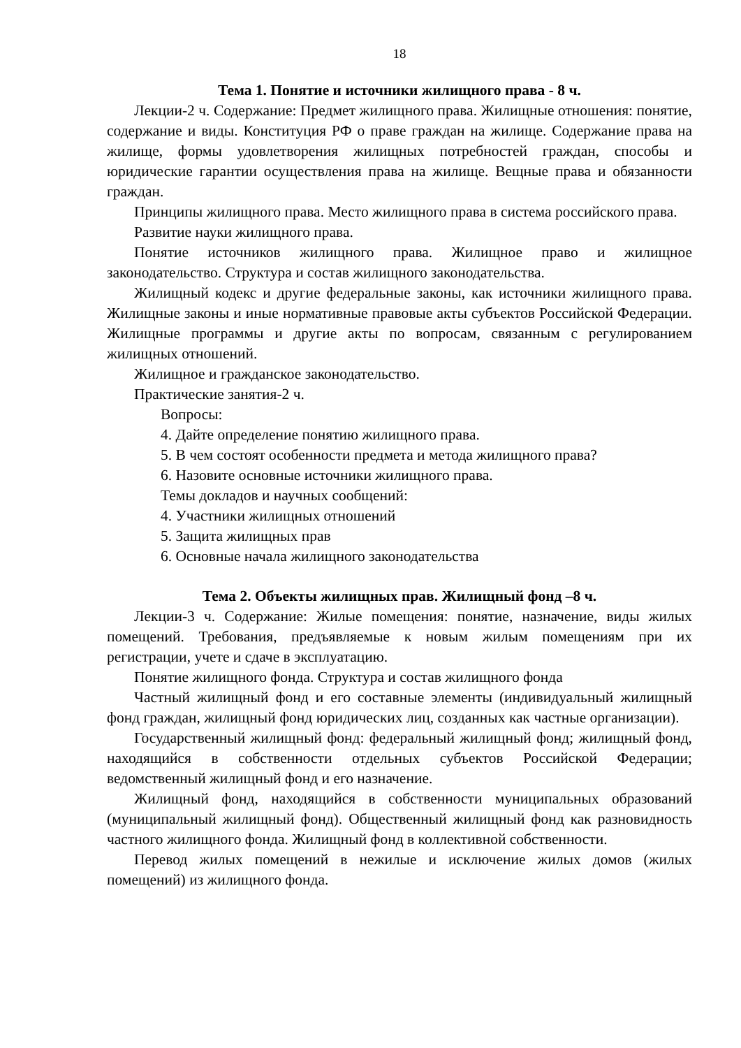18
Тема 1. Понятие и источники жилищного права - 8 ч.
Лекции-2 ч. Содержание: Предмет жилищного права. Жилищные отношения: понятие, содержание и виды. Конституция РФ о праве граждан на жилище. Содержание права на жилище, формы удовлетворения жилищных потребностей граждан, способы и юридические гарантии осуществления права на жилище. Вещные права и обязанности граждан.
Принципы жилищного права. Место жилищного права в система российского права.
Развитие науки жилищного права.
Понятие источников жилищного права. Жилищное право и жилищное законодательство. Структура и состав жилищного законодательства.
Жилищный кодекс и другие федеральные законы, как источники жилищного права. Жилищные законы и иные нормативные правовые акты субъектов Российской Федерации. Жилищные программы и другие акты по вопросам, связанным с регулированием жилищных отношений.
Жилищное и гражданское законодательство.
Практические занятия-2 ч.
Вопросы:
4. Дайте определение понятию жилищного права.
5. В чем состоят особенности предмета и метода жилищного права?
6. Назовите основные источники жилищного права.
Темы докладов и научных сообщений:
4. Участники жилищных отношений
5. Защита жилищных прав
6. Основные начала жилищного законодательства
Тема 2. Объекты жилищных прав. Жилищный фонд –8 ч.
Лекции-3 ч. Содержание: Жилые помещения: понятие, назначение, виды жилых помещений. Требования, предъявляемые к новым жилым помещениям при их регистрации, учете и сдаче в эксплуатацию.
Понятие жилищного фонда. Структура и состав жилищного фонда
Частный жилищный фонд и его составные элементы (индивидуальный жилищный фонд граждан, жилищный фонд юридических лиц, созданных как частные организации).
Государственный жилищный фонд: федеральный жилищный фонд; жилищный фонд, находящийся в собственности отдельных субъектов Российской Федерации; ведомственный жилищный фонд и его назначение.
Жилищный фонд, находящийся в собственности муниципальных образований (муниципальный жилищный фонд). Общественный жилищный фонд как разновидность частного жилищного фонда. Жилищный фонд в коллективной собственности.
Перевод жилых помещений в нежилые и исключение жилых домов (жилых помещений) из жилищного фонда.